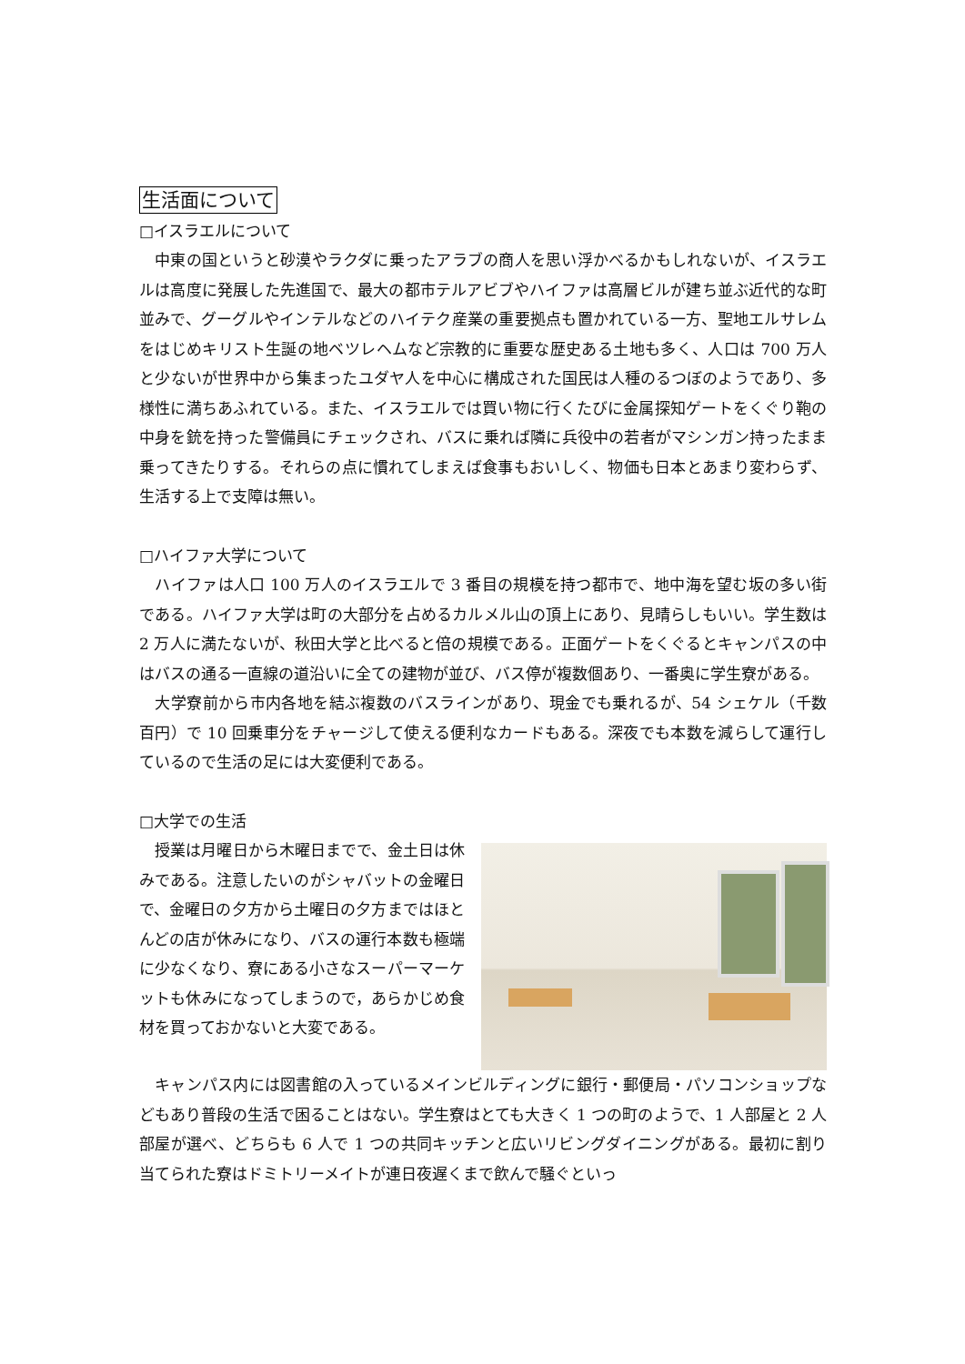生活面について
□イスラエルについて
　中東の国というと砂漠やラクダに乗ったアラブの商人を思い浮かべるかもしれないが、イスラエルは高度に発展した先進国で、最大の都市テルアビブやハイファは高層ビルが建ち並ぶ近代的な町並みで、グーグルやインテルなどのハイテク産業の重要拠点も置かれている一方、聖地エルサレムをはじめキリスト生誕の地ベツレヘムなど宗教的に重要な歴史ある土地も多く、人口は 700 万人と少ないが世界中から集まったユダヤ人を中心に構成された国民は人種のるつぼのようであり、多様性に満ちあふれている。また、イスラエルでは買い物に行くたびに金属探知ゲートをくぐり鞄の中身を銃を持った警備員にチェックされ、バスに乗れば隣に兵役中の若者がマシンガン持ったまま乗ってきたりする。それらの点に慣れてしまえば食事もおいしく、物価も日本とあまり変わらず、生活する上で支障は無い。
□ハイファ大学について
　ハイファは人口 100 万人のイスラエルで 3 番目の規模を持つ都市で、地中海を望む坂の多い街である。ハイファ大学は町の大部分を占めるカルメル山の頂上にあり、見晴らしもいい。学生数は 2 万人に満たないが、秋田大学と比べると倍の規模である。正面ゲートをくぐるとキャンパスの中はバスの通る一直線の道沿いに全ての建物が並び、バス停が複数個あり、一番奥に学生寮がある。
　大学寮前から市内各地を結ぶ複数のバスラインがあり、現金でも乗れるが、54 シェケル（千数百円）で 10 回乗車分をチャージして使える便利なカードもある。深夜でも本数を減らして運行しているので生活の足には大変便利である。
□大学での生活
　授業は月曜日から木曜日までで、金土日は休みである。注意したいのがシャバットの金曜日で、金曜日の夕方から土曜日の夕方まではほとんどの店が休みになり、バスの運行本数も極端に少なくなり、寮にある小さなスーパーマーケットも休みになってしまうので，あらかじめ食材を買っておかないと大変である。
　キャンパス内には図書館の入っているメインビルディングに銀行・郵便局・パソコンショップなどもあり普段の生活で困ることはない。学生寮はとても大きく 1 つの町のようで、1 人部屋と 2 人部屋が選べ、どちらも 6 人で 1 つの共同キッチンと広いリビングダイニングがある。最初に割り当てられた寮はドミトリーメイトが連日夜遅くまで飲んで騒ぐといっ